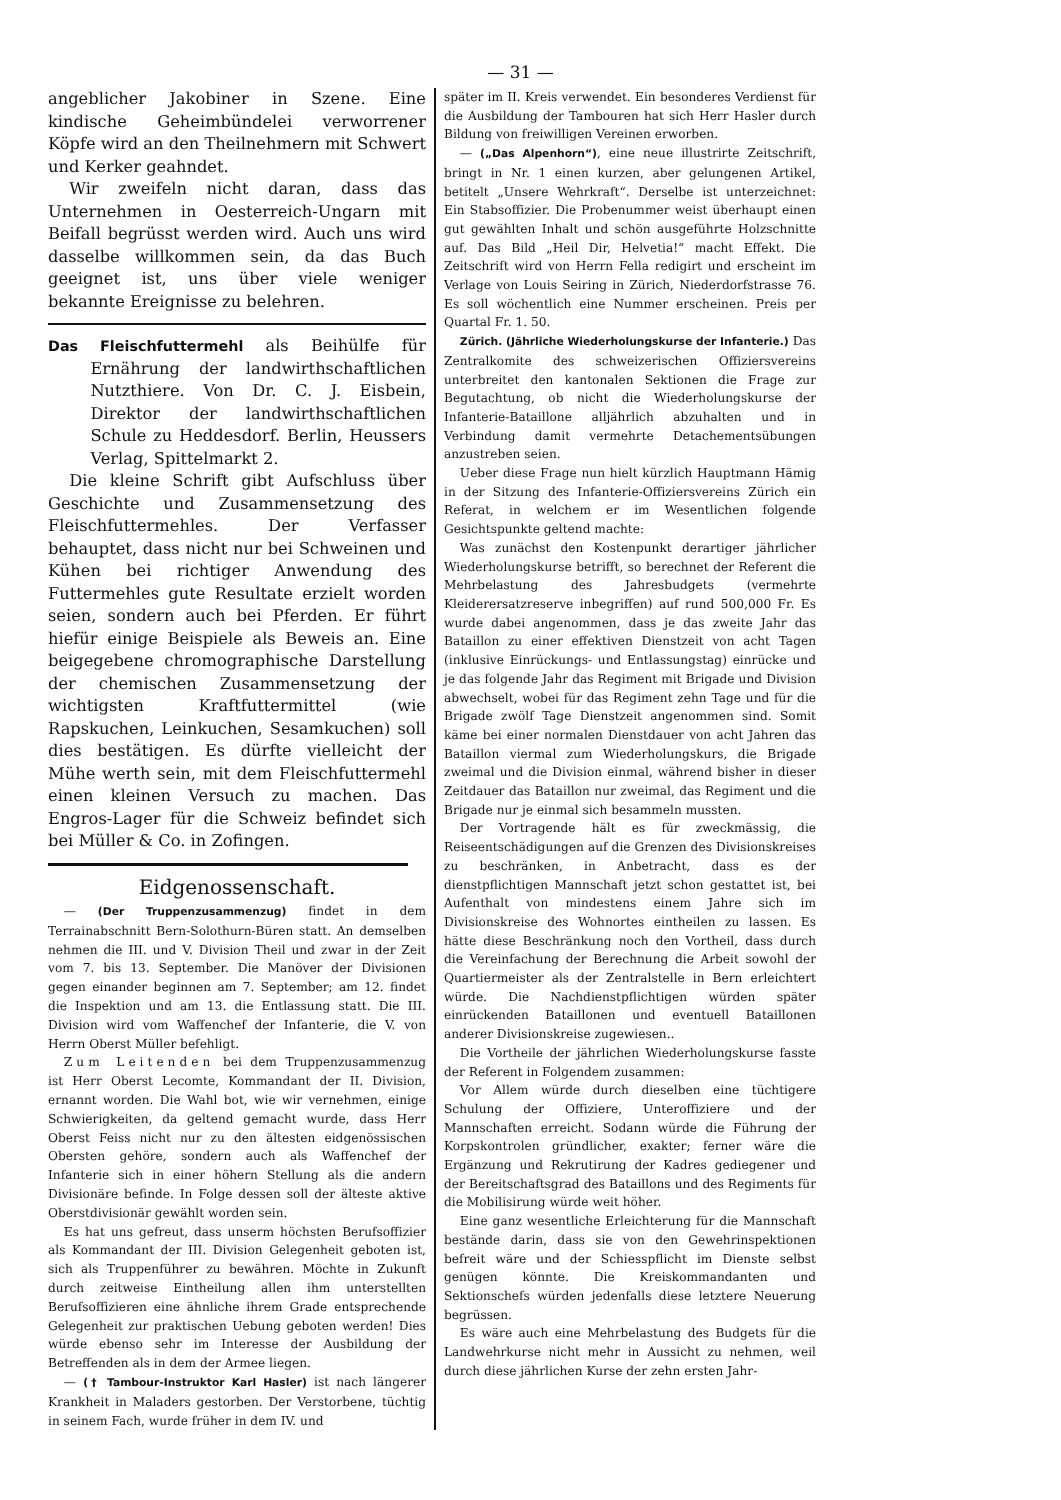— 31 —
angeblicher Jakobiner in Szene. Eine kindische Geheimbündelei verworrener Köpfe wird an den Theilnehmern mit Schwert und Kerker geahndet.
Wir zweifeln nicht daran, dass das Unternehmen in Oesterreich-Ungarn mit Beifall begrüsst werden wird. Auch uns wird dasselbe willkommen sein, da das Buch geeignet ist, uns über viele weniger bekannte Ereignisse zu belehren.
Das Fleischfuttermehl als Beihülfe für Ernährung der landwirthschaftlichen Nutzthiere. Von Dr. C. J. Eisbein, Direktor der landwirthschaftlichen Schule zu Heddesdorf. Berlin, Heussers Verlag, Spittelmarkt 2.
Die kleine Schrift gibt Aufschluss über Geschichte und Zusammensetzung des Fleischfuttermehles. Der Verfasser behauptet, dass nicht nur bei Schweinen und Kühen bei richtiger Anwendung des Futtermehles gute Resultate erzielt worden seien, sondern auch bei Pferden. Er führt hiefür einige Beispiele als Beweis an. Eine beigegebene chromographische Darstellung der chemischen Zusammensetzung der wichtigsten Kraftfuttermittel (wie Rapskuchen, Leinkuchen, Sesamkuchen) soll dies bestätigen. Es dürfte vielleicht der Mühe werth sein, mit dem Fleischfuttermehl einen kleinen Versuch zu machen. Das Engros-Lager für die Schweiz befindet sich bei Müller & Co. in Zofingen.
Eidgenossenschaft.
— (Der Truppenzusammenzug) findet in dem Terrainabschnitt Bern-Solothurn-Büren statt. An demselben nehmen die III. und V. Division Theil und zwar in der Zeit vom 7. bis 13. September. Die Manöver der Divisionen gegen einander beginnen am 7. September; am 12. findet die Inspektion und am 13. die Entlassung statt. Die III. Division wird vom Waffenchef der Infanterie, die V. von Herrn Oberst Müller befehligt.
Zum Leitenden bei dem Truppenzusammenzug ist Herr Oberst Lecomte, Kommandant der II. Division, ernannt worden. Die Wahl bot, wie wir vernehmen, einige Schwierigkeiten, da geltend gemacht wurde, dass Herr Oberst Feiss nicht nur zu den ältesten eidgenössischen Obersten gehöre, sondern auch als Waffenchef der Infanterie sich in einer höhern Stellung als die andern Divisionäre befinde. In Folge dessen soll der älteste aktive Oberstdivisionär gewählt worden sein.
Es hat uns gefreut, dass unserm höchsten Berufsoffizier als Kommandant der III. Division Gelegenheit geboten ist, sich als Truppenführer zu bewähren. Möchte in Zukunft durch zeitweise Eintheilung allen ihm unterstellten Berufsoffizieren eine ähnliche ihrem Grade entsprechende Gelegenheit zur praktischen Uebung geboten werden! Dies würde ebenso sehr im Interesse der Ausbildung der Betreffenden als in dem der Armee liegen.
— († Tambour-Instruktor Karl Hasler) ist nach längerer Krankheit in Maladers gestorben. Der Verstorbene, tüchtig in seinem Fach, wurde früher in dem IV. und
später im II. Kreis verwendet. Ein besonderes Verdienst für die Ausbildung der Tambouren hat sich Herr Hasler durch Bildung von freiwilligen Vereinen erworben.
— („Das Alpenhorn“), eine neue illustrirte Zeitschrift, bringt in Nr. 1 einen kurzen, aber gelungenen Artikel, betitelt „Unsere Wehrkraft“. Derselbe ist unterzeichnet: Ein Stabsoffizier. Die Probenummer weist überhaupt einen gut gewählten Inhalt und schön ausgeführte Holzschnitte auf. Das Bild „Heil Dir, Helvetia!“ macht Effekt. Die Zeitschrift wird von Herrn Fella redigirt und erscheint im Verlage von Louis Seiring in Zürich, Niederdorfstrasse 76. Es soll wöchentlich eine Nummer erscheinen. Preis per Quartal Fr. 1. 50.
Zürich. (Jährliche Wiederholungskurse der Infanterie.) Das Zentralkomite des schweizerischen Offiziersvereins unterbreitet den kantonalen Sektionen die Frage zur Begutachtung, ob nicht die Wiederholungskurse der Infanterie-Bataillone alljährlich abzuhalten und in Verbindung damit vermehrte Detachementsübungen anzustreben seien.
Ueber diese Frage nun hielt kürzlich Hauptmann Hämig in der Sitzung des Infanterie-Offiziersvereins Zürich ein Referat, in welchem er im Wesentlichen folgende Gesichtspunkte geltend machte:
Was zunächst den Kostenpunkt derartiger jährlicher Wiederholungskurse betrifft, so berechnet der Referent die Mehrbelastung des Jahresbudgets (vermehrte Kleiderersatzreserve inbegriffen) auf rund 500,000 Fr. Es wurde dabei angenommen, dass je das zweite Jahr das Bataillon zu einer effektiven Dienstzeit von acht Tagen (inklusive Einrückungs- und Entlassungstag) einrücke und je das folgende Jahr das Regiment mit Brigade und Division abwechselt, wobei für das Regiment zehn Tage und für die Brigade zwölf Tage Dienstzeit angenommen sind. Somit käme bei einer normalen Dienstdauer von acht Jahren das Bataillon viermal zum Wiederholungskurs, die Brigade zweimal und die Division einmal, während bisher in dieser Zeitdauer das Bataillon nur zweimal, das Regiment und die Brigade nur je einmal sich besammeln mussten.
Der Vortragende hält es für zweckmässig, die Reiseentschädigungen auf die Grenzen des Divisionskreises zu beschränken, in Anbetracht, dass es der dienstpflichtigen Mannschaft jetzt schon gestattet ist, bei Aufenthalt von mindestens einem Jahre sich im Divisionskreise des Wohnortes eintheilen zu lassen. Es hätte diese Beschränkung noch den Vortheil, dass durch die Vereinfachung der Berechnung die Arbeit sowohl der Quartiermeister als der Zentralstelle in Bern erleichtert würde. Die Nachdienstpflichtigen würden später einrückenden Bataillonen und eventuell Bataillonen anderer Divisionskreise zugewiesen..
Die Vortheile der jährlichen Wiederholungskurse fasste der Referent in Folgendem zusammen:
Vor Allem würde durch dieselben eine tüchtigere Schulung der Offiziere, Unteroffiziere und der Mannschaften erreicht. Sodann würde die Führung der Korpskontrolen gründlicher, exakter; ferner wäre die Ergänzung und Rekrutirung der Kadres gediegener und der Bereitschaftsgrad des Bataillons und des Regiments für die Mobilisirung würde weit höher.
Eine ganz wesentliche Erleichterung für die Mannschaft bestände darin, dass sie von den Gewehrinspektionen befreit wäre und der Schiesspflicht im Dienste selbst genügen könnte. Die Kreiskommandanten und Sektionschefs würden jedenfalls diese letztere Neuerung begrüssen.
Es wäre auch eine Mehrbelastung des Budgets für die Landwehrkurse nicht mehr in Aussicht zu nehmen, weil durch diese jährlichen Kurse der zehn ersten Jahr-